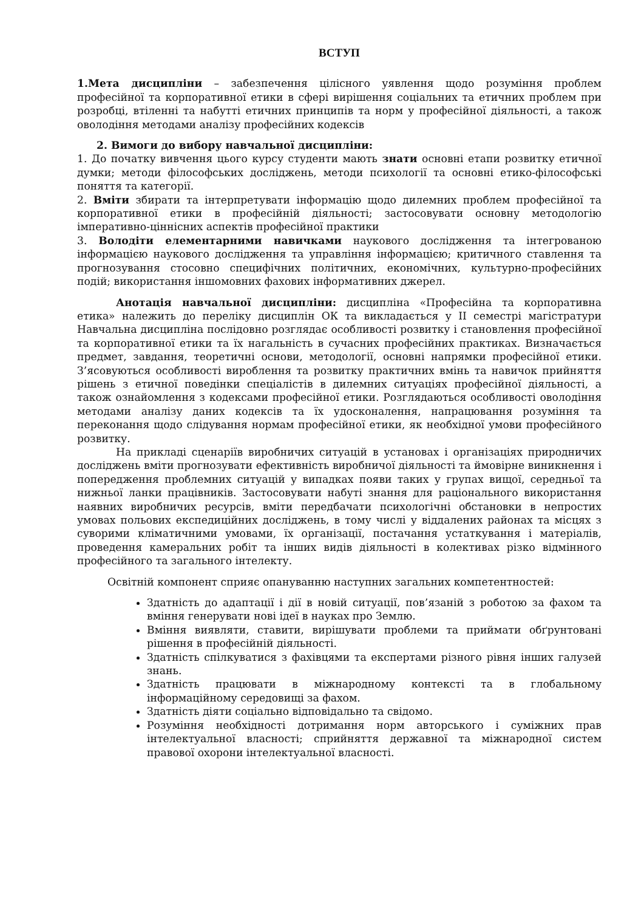ВСТУП
1.Мета дисципліни – забезпечення цілісного уявлення щодо розуміння проблем професійної та корпоративної етики в сфері вирішення соціальних та етичних проблем при розробці, втіленні та набутті етичних принципів та норм у професійної діяльності, а також оволодіння методами аналізу професійних кодексів
2. Вимоги до вибору навчальної дисципліни:
1. До початку вивчення цього курсу студенти мають знати основні етапи розвитку етичної думки; методи філософських досліджень, методи психології та основні етико-філософські поняття та категорії.
2. Вміти збирати та інтерпретувати інформацію щодо дилемних проблем професійної та корпоративної етики в професійній діяльності; застосовувати основну методологію імперативно-ціннісних аспектів професійної практики
3. Володіти елементарними навичками наукового дослідження та інтегрованою інформацією наукового дослідження та управління інформацією; критичного ставлення та прогнозування стосовно специфічних політичних, економічних, культурно-професійних подій; використання іншомовних фахових інформативних джерел.
Анотація навчальної дисципліни: дисципліна «Професійна та корпоративна етика» належить до переліку дисциплін ОК та викладається у ІІ семестрі магістратури Навчальна дисципліна послідовно розглядає особливості розвитку і становлення професійної та корпоративної етики та їх нагальність в сучасних професійних практиках. Визначається предмет, завдання, теоретичні основи, методології, основні напрямки професійної етики. З’ясовуються особливості вироблення та розвитку практичних вмінь та навичок прийняття рішень з етичної поведінки спеціалістів в дилемних ситуаціях професійної діяльності, а також ознайомлення з кодексами професійної етики. Розглядаються особливості оволодіння методами аналізу даних кодексів та їх удосконалення, напрацювання розуміння та переконання щодо слідування нормам професійної етики, як необхідної умови професійного розвитку.
На прикладі сценаріїв виробничих ситуацій в установах і організаціях природничих досліджень вміти прогнозувати ефективність виробничої діяльності та ймовірне виникнення і попередження проблемних ситуацій у випадках появи таких у групах вищої, середньої та нижньої ланки працівників. Застосовувати набуті знання для раціонального використання наявних виробничих ресурсів, вміти передбачати психологічні обстановки в непростих умовах польових експедиційних досліджень, в тому числі у віддалених районах та місцях з суворими кліматичними умовами, їх організації, постачання устаткування і матеріалів, проведення камеральних робіт та інших видів діяльності в колективах різко відмінного професійного та загального інтелекту.
Освітній компонент сприяє опануванню наступних загальних компетентностей:
Здатність до адаптації і дії в новій ситуації, пов’язаній з роботою за фахом та вміння генерувати нові ідеї в науках про Землю.
Вміння виявляти, ставити, вирішувати проблеми та приймати обґрунтовані рішення в професійній діяльності.
Здатність спілкуватися з фахівцями та експертами різного рівня інших галузей знань.
Здатність працювати в міжнародному контексті та в глобальному інформаційному середовищі за фахом.
Здатність діяти соціально відповідально та свідомо.
Розуміння необхідності дотримання норм авторського і суміжних прав інтелектуальної власності; сприйняття державної та міжнародної систем правової охорони інтелектуальної власності.